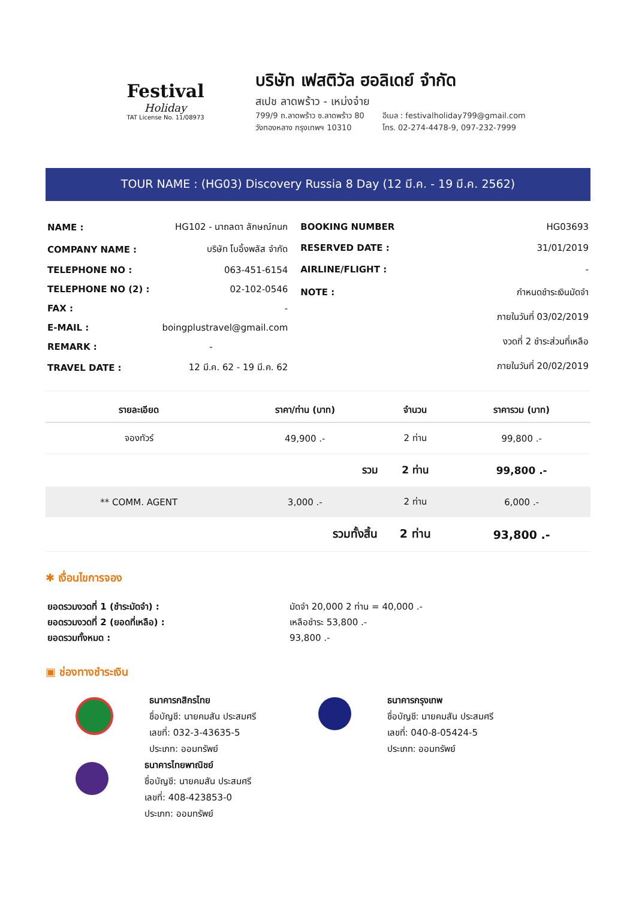Festival
Holiday
TAT License No. 11/08973
บริษัท เฟสติวัล ฮอลิเดย์ จำกัด
สเปช ลาดพร้าว - เหม่งจ๋าย
799/9 ถ.ลาดพร้าว ซ.ลาดพร้าว 80
วังทองหลาง กรุงเทพฯ 10310
อีเมล : festivalholiday799@gmail.com
โทร. 02-274-4478-9, 097-232-7999
TOUR NAME : (HG03) Discovery Russia 8 Day (12 มี.ค. - 19 มี.ค. 2562)
| NAME : | HG102 - นาถลดา ลักษณ์กนก |
| COMPANY NAME : | บริษัท โบอิ้งพลัส จำกัด |
| TELEPHONE NO : | 063-451-6154 |
| TELEPHONE NO (2) : | 02-102-0546 |
| FAX : | - |
| E-MAIL : | boingplustravel@gmail.com |
| REMARK : | - |
| TRAVEL DATE : | 12 มี.ค. 62 - 19 มี.ค. 62 |
| BOOKING NUMBER | HG03693 |
| RESERVED DATE : | 31/01/2019 |
| AIRLINE/FLIGHT : | - |
| NOTE : | กำหนดชำระเงินมัดจำ |
| | ภายในวันที่ 03/02/2019 |
| | งวดที่ 2 ชำระส่วนที่เหลือ |
| | ภายในวันที่ 20/02/2019 |
| รายละเอียด | ราคา/ท่าน (บาท) | จำนวน | ราคารวม (บาท) |
| --- | --- | --- | --- |
| จองทัวร์ | 49,900 .- | 2 ท่าน | 99,800 .- |
| | รวม | 2 ท่าน | 99,800 .- |
| ** COMM. AGENT | 3,000 .- | 2 ท่าน | 6,000 .- |
| | รวมทั้งสิ้น | 2 ท่าน | 93,800 .- |
✱ เงื่อนไขการจอง
| ยอดรวมงวดที่ 1 (ชำระมัดจำ) : | มัดจำ 20,000 2 ท่าน = 40,000 .- |
| ยอดรวมงวดที่ 2 (ยอดที่เหลือ) : | เหลือชำระ 53,800 .- |
| ยอดรวมทั้งหมด : | 93,800 .- |
▣ ช่องทางชำระเงิน
ธนาคารกสิกรไทย
ชื่อบัญชี: นายคมสัน ประสมศรี
เลขที่: 032-3-43635-5
ประเภท: ออมทรัพย์
ธนาคารไทยพาณิชย์
ชื่อบัญชี: นายคมสัน ประสมศรี
เลขที่: 408-423853-0
ประเภท: ออมทรัพย์
ธนาคารกรุงเทพ
ชื่อบัญชี: นายคมสัน ประสมศรี
เลขที่: 040-8-05424-5
ประเภท: ออมทรัพย์